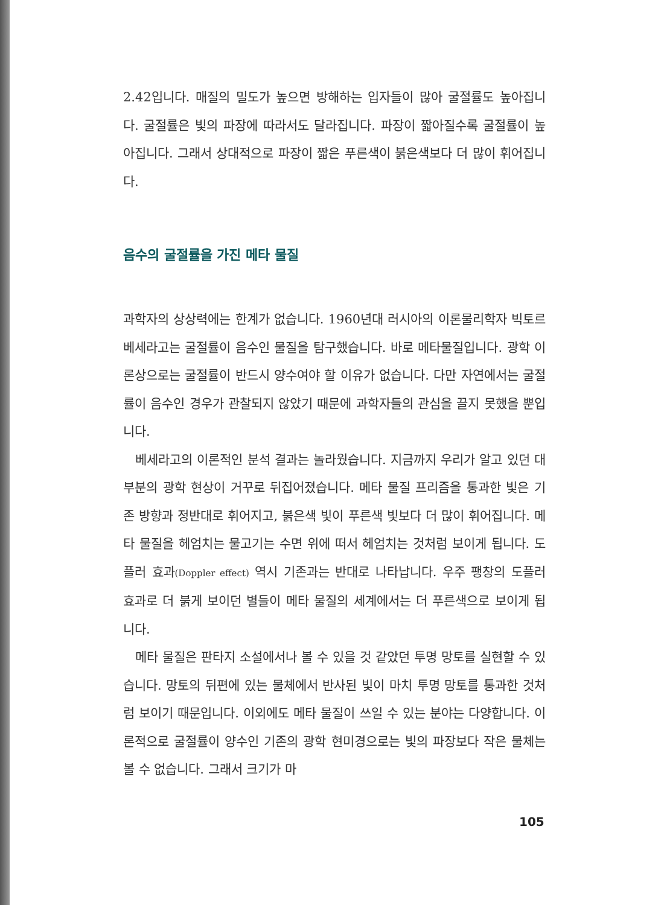2.42입니다. 매질의 밀도가 높으면 방해하는 입자들이 많아 굴절률도 높아집니다. 굴절률은 빛의 파장에 따라서도 달라집니다. 파장이 짧아질수록 굴절률이 높아집니다. 그래서 상대적으로 파장이 짧은 푸른색이 붉은색보다 더 많이 휘어집니다.
음수의 굴절률을 가진 메타 물질
과학자의 상상력에는 한계가 없습니다. 1960년대 러시아의 이론물리학자 빅토르 베세라고는 굴절률이 음수인 물질을 탐구했습니다. 바로 메타물질입니다. 광학 이론상으로는 굴절률이 반드시 양수여야 할 이유가 없습니다. 다만 자연에서는 굴절률이 음수인 경우가 관찰되지 않았기 때문에 과학자들의 관심을 끌지 못했을 뿐입니다.
베세라고의 이론적인 분석 결과는 놀라웠습니다. 지금까지 우리가 알고 있던 대부분의 광학 현상이 거꾸로 뒤집어졌습니다. 메타 물질 프리즘을 통과한 빛은 기존 방향과 정반대로 휘어지고, 붉은색 빛이 푸른색 빛보다 더 많이 휘어집니다. 메타 물질을 헤엄치는 물고기는 수면 위에 떠서 헤엄치는 것처럼 보이게 됩니다. 도플러 효과(Doppler effect) 역시 기존과는 반대로 나타납니다. 우주 팽창의 도플러 효과로 더 붉게 보이던 별들이 메타 물질의 세계에서는 더 푸른색으로 보이게 됩니다.
메타 물질은 판타지 소설에서나 볼 수 있을 것 같았던 투명 망토를 실현할 수 있습니다. 망토의 뒤편에 있는 물체에서 반사된 빛이 마치 투명 망토를 통과한 것처럼 보이기 때문입니다. 이외에도 메타 물질이 쓰일 수 있는 분야는 다양합니다. 이론적으로 굴절률이 양수인 기존의 광학 현미경으로는 빛의 파장보다 작은 물체는 볼 수 없습니다. 그래서 크기가 마
105